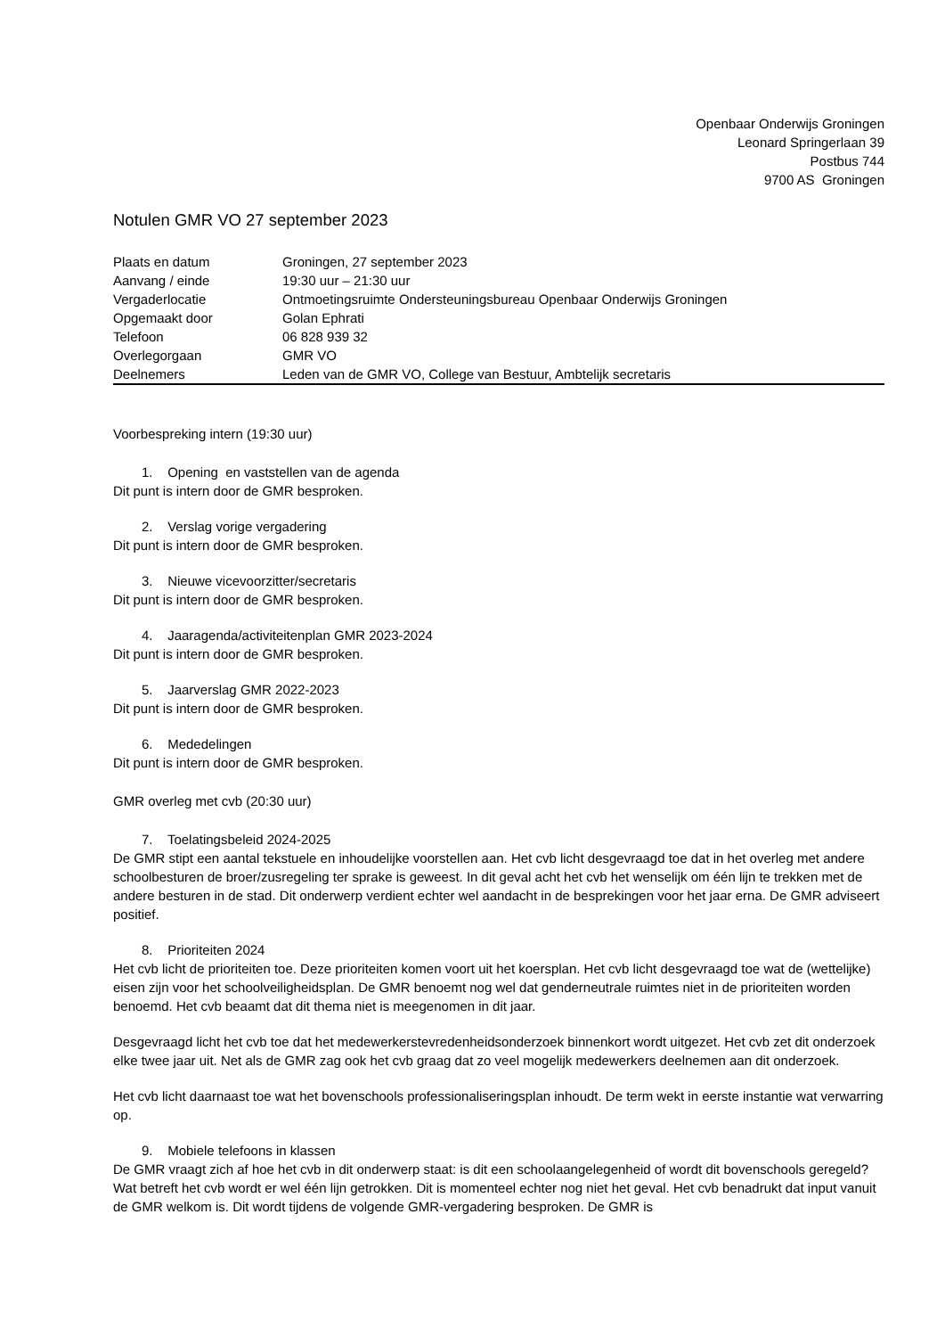Openbaar Onderwijs Groningen
Leonard Springerlaan 39
Postbus 744
9700 AS Groningen
Notulen GMR VO 27 september 2023
| Plaats en datum | Groningen, 27 september 2023 |
| Aanvang / einde | 19:30 uur – 21:30 uur |
| Vergaderlocatie | Ontmoetingsruimte Ondersteuningsbureau Openbaar Onderwijs Groningen |
| Opgemaakt door | Golan Ephrati |
| Telefoon | 06 828 939 32 |
| Overlegorgaan | GMR VO |
| Deelnemers | Leden van de GMR VO, College van Bestuur, Ambtelijk secretaris |
Voorbespreking intern (19:30 uur)
1. Opening en vaststellen van de agenda
Dit punt is intern door de GMR besproken.
2. Verslag vorige vergadering
Dit punt is intern door de GMR besproken.
3. Nieuwe vicevoorzitter/secretaris
Dit punt is intern door de GMR besproken.
4. Jaaragenda/activiteitenplan GMR 2023-2024
Dit punt is intern door de GMR besproken.
5. Jaarverslag GMR 2022-2023
Dit punt is intern door de GMR besproken.
6. Mededelingen
Dit punt is intern door de GMR besproken.
GMR overleg met cvb (20:30 uur)
7. Toelatingsbeleid 2024-2025
De GMR stipt een aantal tekstuele en inhoudelijke voorstellen aan. Het cvb licht desgevraagd toe dat in het overleg met andere schoolbesturen de broer/zusregeling ter sprake is geweest. In dit geval acht het cvb het wenselijk om één lijn te trekken met de andere besturen in de stad. Dit onderwerp verdient echter wel aandacht in de besprekingen voor het jaar erna. De GMR adviseert positief.
8. Prioriteiten 2024
Het cvb licht de prioriteiten toe. Deze prioriteiten komen voort uit het koersplan. Het cvb licht desgevraagd toe wat de (wettelijke) eisen zijn voor het schoolveiligheidsplan. De GMR benoemt nog wel dat genderneutrale ruimtes niet in de prioriteiten worden benoemd. Het cvb beaamt dat dit thema niet is meegenomen in dit jaar.
Desgevraagd licht het cvb toe dat het medewerkerstevredenheidsonderzoek binnenkort wordt uitgezet. Het cvb zet dit onderzoek elke twee jaar uit. Net als de GMR zag ook het cvb graag dat zo veel mogelijk medewerkers deelnemen aan dit onderzoek.
Het cvb licht daarnaast toe wat het bovenschools professionaliseringsplan inhoudt. De term wekt in eerste instantie wat verwarring op.
9. Mobiele telefoons in klassen
De GMR vraagt zich af hoe het cvb in dit onderwerp staat: is dit een schoolaangelegenheid of wordt dit bovenschools geregeld? Wat betreft het cvb wordt er wel één lijn getrokken. Dit is momenteel echter nog niet het geval. Het cvb benadrukt dat input vanuit de GMR welkom is. Dit wordt tijdens de volgende GMR-vergadering besproken. De GMR is